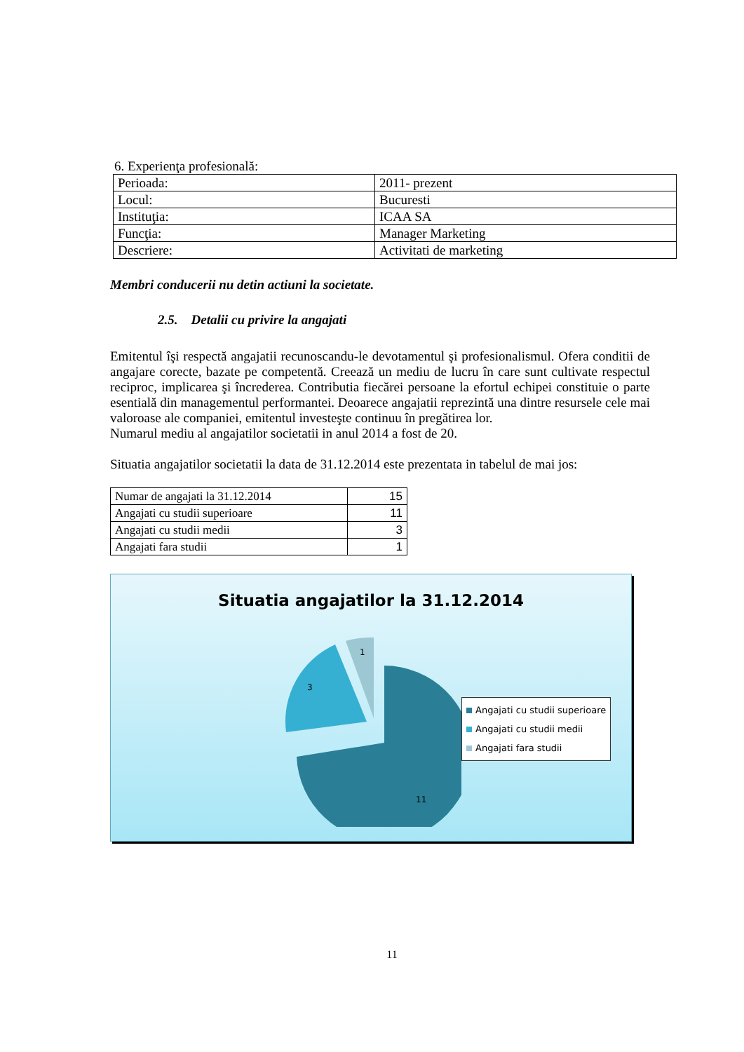6. Experienţa profesională:
| Perioada: | 2011- prezent |
| Locul: | Bucuresti |
| Instituţia: | ICAA SA |
| Funcţia: | Manager Marketing |
| Descriere: | Activitati de marketing |
Membri conducerii nu detin actiuni la societate.
2.5. Detalii cu privire la angajati
Emitentul îşi respectă angajatii recunoscandu-le devotamentul şi profesionalismul. Ofera conditii de angajare corecte, bazate pe competentă. Creează un mediu de lucru în care sunt cultivate respectul reciproc, implicarea şi încrederea. Contributia fiecărei persoane la efortul echipei constituie o parte esentială din managementul performantei. Deoarece angajatii reprezintă una dintre resursele cele mai valoroase ale companiei, emitentul investeşte continuu în pregătirea lor.
Numarul mediu al angajatilor societatii in anul 2014 a fost de 20.
Situatia angajatilor societatii la data de 31.12.2014 este prezentata in tabelul de mai jos:
| Numar de angajati la 31.12.2014 | 15 |
| Angajati cu studii superioare | 11 |
| Angajati cu studii medii | 3 |
| Angajati fara studii | 1 |
Situatia angajatilor la 31.12.2014
11
3
1
Angajati cu studii superioare
Angajati cu studii medii
Angajati fara studii
11